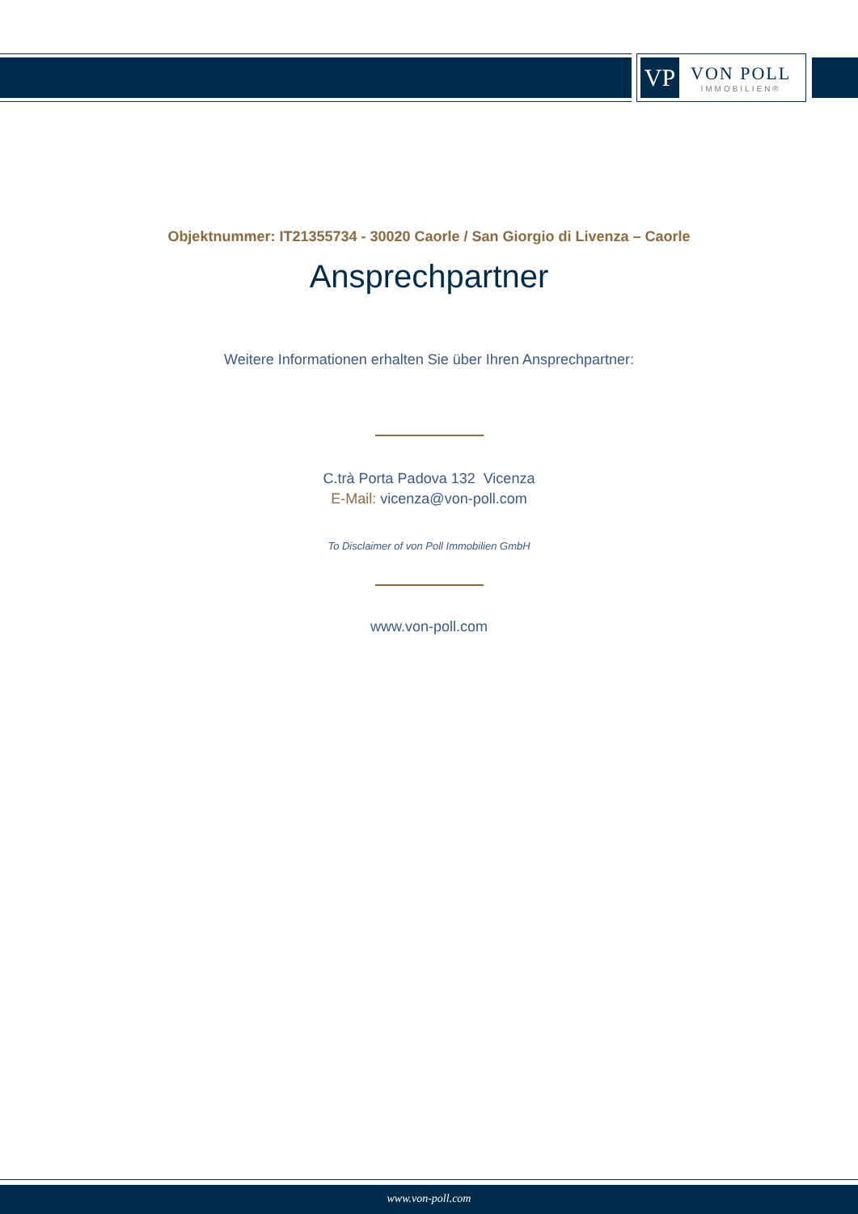VP
VON POLL
IMMOBILIEN®
Objektnummer: IT21355734 - 30020 Caorle / San Giorgio di Livenza – Caorle
Ansprechpartner
Weitere Informationen erhalten Sie über Ihren Ansprechpartner:
C.trà Porta Padova 132 Vicenza
E-Mail: vicenza@von-poll.com
To Disclaimer of von Poll Immobilien GmbH
www.von-poll.com
www.von-poll.com